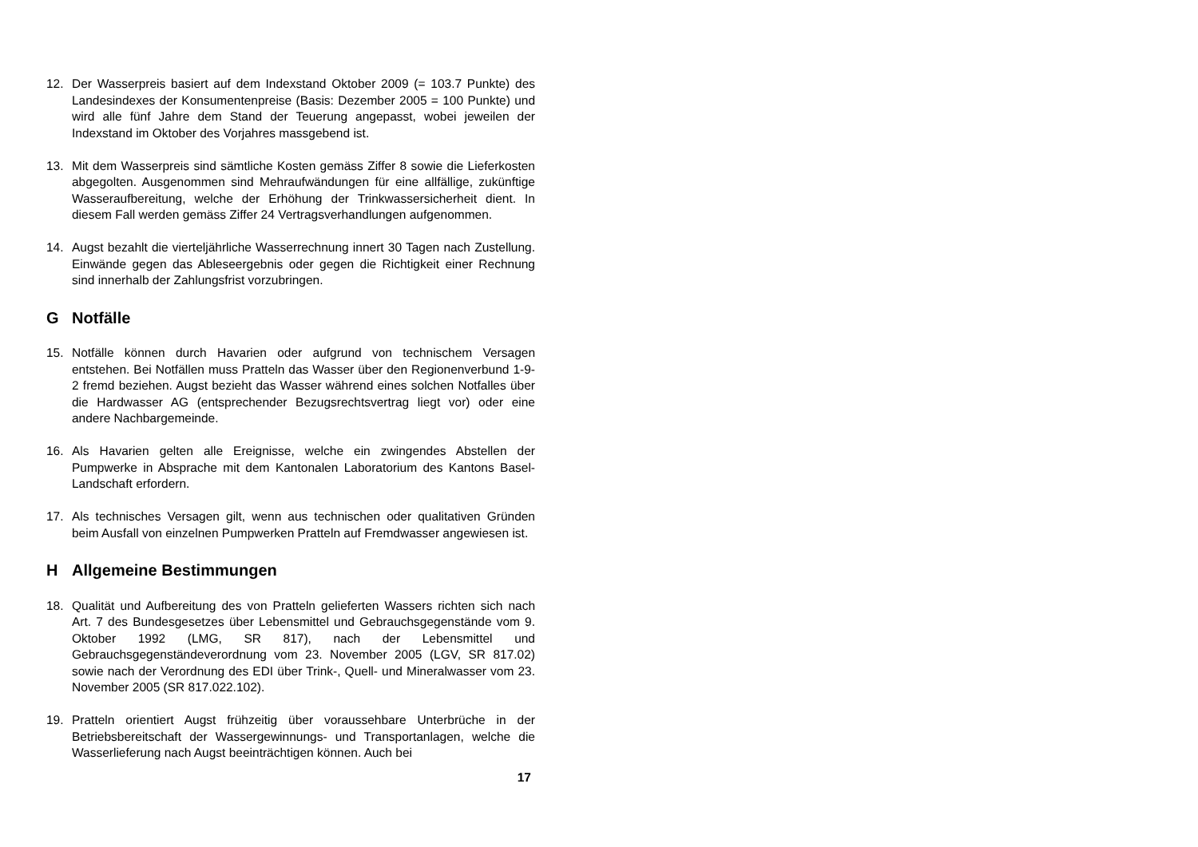12. Der Wasserpreis basiert auf dem Indexstand Oktober 2009 (= 103.7 Punkte) des Landesindexes der Konsumentenpreise (Basis: Dezember 2005 = 100 Punkte) und wird alle fünf Jahre dem Stand der Teuerung angepasst, wobei jeweilen der Indexstand im Oktober des Vorjahres massgebend ist.
13. Mit dem Wasserpreis sind sämtliche Kosten gemäss Ziffer 8 sowie die Lieferkosten abgegolten. Ausgenommen sind Mehraufwändungen für eine allfällige, zukünftige Wasseraufbereitung, welche der Erhöhung der Trinkwassersicherheit dient. In diesem Fall werden gemäss Ziffer 24 Vertragsverhandlungen aufgenommen.
14. Augst bezahlt die vierteljährliche Wasserrechnung innert 30 Tagen nach Zustellung. Einwände gegen das Ableseergebnis oder gegen die Richtigkeit einer Rechnung sind innerhalb der Zahlungsfrist vorzubringen.
G Notfälle
15. Notfälle können durch Havarien oder aufgrund von technischem Versagen entstehen. Bei Notfällen muss Pratteln das Wasser über den Regionenverbund 1-9-2 fremd beziehen. Augst bezieht das Wasser während eines solchen Notfalles über die Hardwasser AG (entsprechender Bezugsrechtsvertrag liegt vor) oder eine andere Nachbargemeinde.
16. Als Havarien gelten alle Ereignisse, welche ein zwingendes Abstellen der Pumpwerke in Absprache mit dem Kantonalen Laboratorium des Kantons Basel-Landschaft erfordern.
17. Als technisches Versagen gilt, wenn aus technischen oder qualitativen Gründen beim Ausfall von einzelnen Pumpwerken Pratteln auf Fremdwasser angewiesen ist.
H Allgemeine Bestimmungen
18. Qualität und Aufbereitung des von Pratteln gelieferten Wassers richten sich nach Art. 7 des Bundesgesetzes über Lebensmittel und Gebrauchsgegenstände vom 9. Oktober 1992 (LMG, SR 817), nach der Lebensmittel und Gebrauchsgegenständeverordnung vom 23. November 2005 (LGV, SR 817.02) sowie nach der Verordnung des EDI über Trink-, Quell- und Mineralwasser vom 23. November 2005 (SR 817.022.102).
19. Pratteln orientiert Augst frühzeitig über voraussehbare Unterbrüche in der Betriebsbereitschaft der Wassergewinnungs- und Transportanlagen, welche die Wasserlieferung nach Augst beeinträchtigen können. Auch bei
17